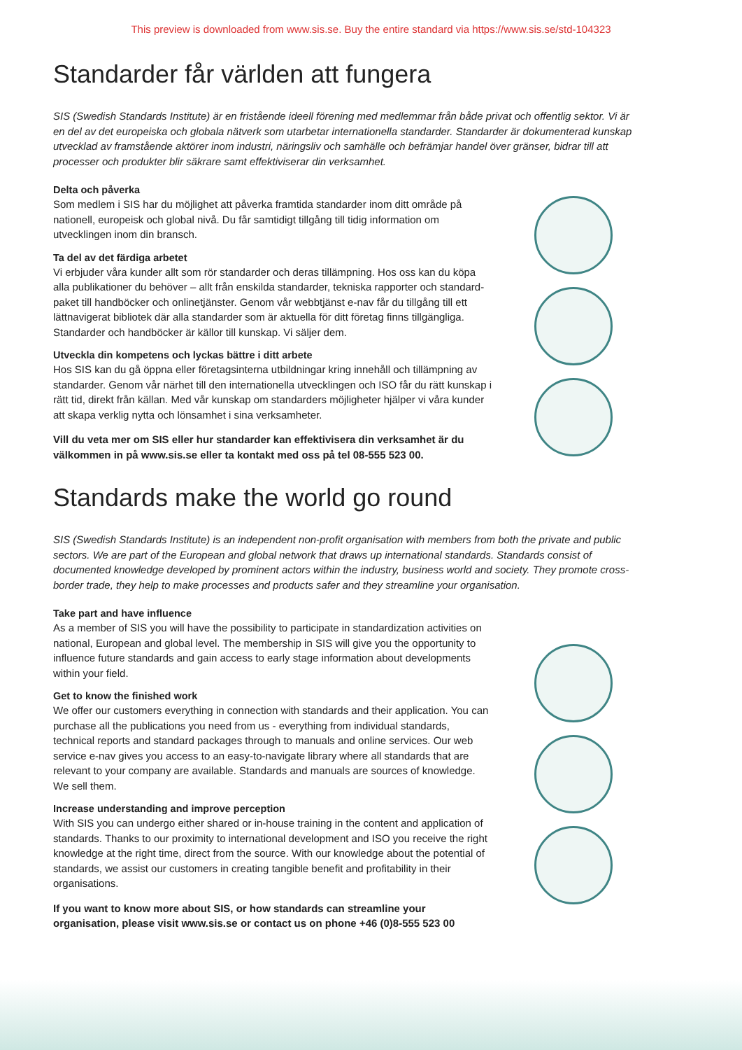This preview is downloaded from www.sis.se. Buy the entire standard via https://www.sis.se/std-104323
Standarder får världen att fungera
SIS (Swedish Standards Institute) är en fristående ideell förening med medlemmar från både privat och offentlig sektor. Vi är en del av det europeiska och globala nätverk som utarbetar internationella standarder. Standarder är dokumenterad kunskap utvecklad av framstående aktörer inom industri, näringsliv och samhälle och befrämjar handel över gränser, bidrar till att processer och produkter blir säkrare samt effektiviserar din verksamhet.
Delta och påverka
Som medlem i SIS har du möjlighet att påverka framtida standarder inom ditt område på nationell, europeisk och global nivå. Du får samtidigt tillgång till tidig information om utvecklingen inom din bransch.
Ta del av det färdiga arbetet
Vi erbjuder våra kunder allt som rör standarder och deras tillämpning. Hos oss kan du köpa alla publikationer du behöver – allt från enskilda standarder, tekniska rapporter och standard­paket till handböcker och onlinetjänster. Genom vår webbtjänst e-nav får du tillgång till ett lättnavigerat bibliotek där alla standarder som är aktuella för ditt företag finns tillgängliga. Standarder och handböcker är källor till kunskap. Vi säljer dem.
Utveckla din kompetens och lyckas bättre i ditt arbete
Hos SIS kan du gå öppna eller företagsinterna utbildningar kring innehåll och tillämpning av standarder. Genom vår närhet till den internationella utvecklingen och ISO får du rätt kunskap i rätt tid, direkt från källan. Med vår kunskap om standarders möjligheter hjälper vi våra kunder att skapa verklig nytta och lönsamhet i sina verksamheter.
Vill du veta mer om SIS eller hur standarder kan effektivisera din verksamhet är du välkommen in på www.sis.se eller ta kontakt med oss på tel 08-555 523 00.
Standards make the world go round
SIS (Swedish Standards Institute) is an independent non-profit organisation with members from both the private and public sectors. We are part of the European and global network that draws up international standards. Standards consist of documented knowledge developed by prominent actors within the industry, business world and society. They promote cross-border trade, they help to make processes and products safer and they streamline your organisation.
Take part and have influence
As a member of SIS you will have the possibility to participate in standardization activities on national, European and global level. The membership in SIS will give you the opportunity to influence future standards and gain access to early stage information about developments within your field.
Get to know the finished work
We offer our customers everything in connection with standards and their application. You can purchase all the publications you need from us - everything from individual standards, technical reports and standard packages through to manuals and online services. Our web service e-nav gives you access to an easy-to-navigate library where all standards that are relevant to your company are available. Standards and manuals are sources of knowledge. We sell them.
Increase understanding and improve perception
With SIS you can undergo either shared or in-house training in the content and application of standards. Thanks to our proximity to international development and ISO you receive the right knowledge at the right time, direct from the source. With our knowledge about the potential of standards, we assist our customers in creating tangible benefit and profitability in their organisations.
If you want to know more about SIS, or how standards can streamline your organisation, please visit www.sis.se or contact us on phone +46 (0)8-555 523 00